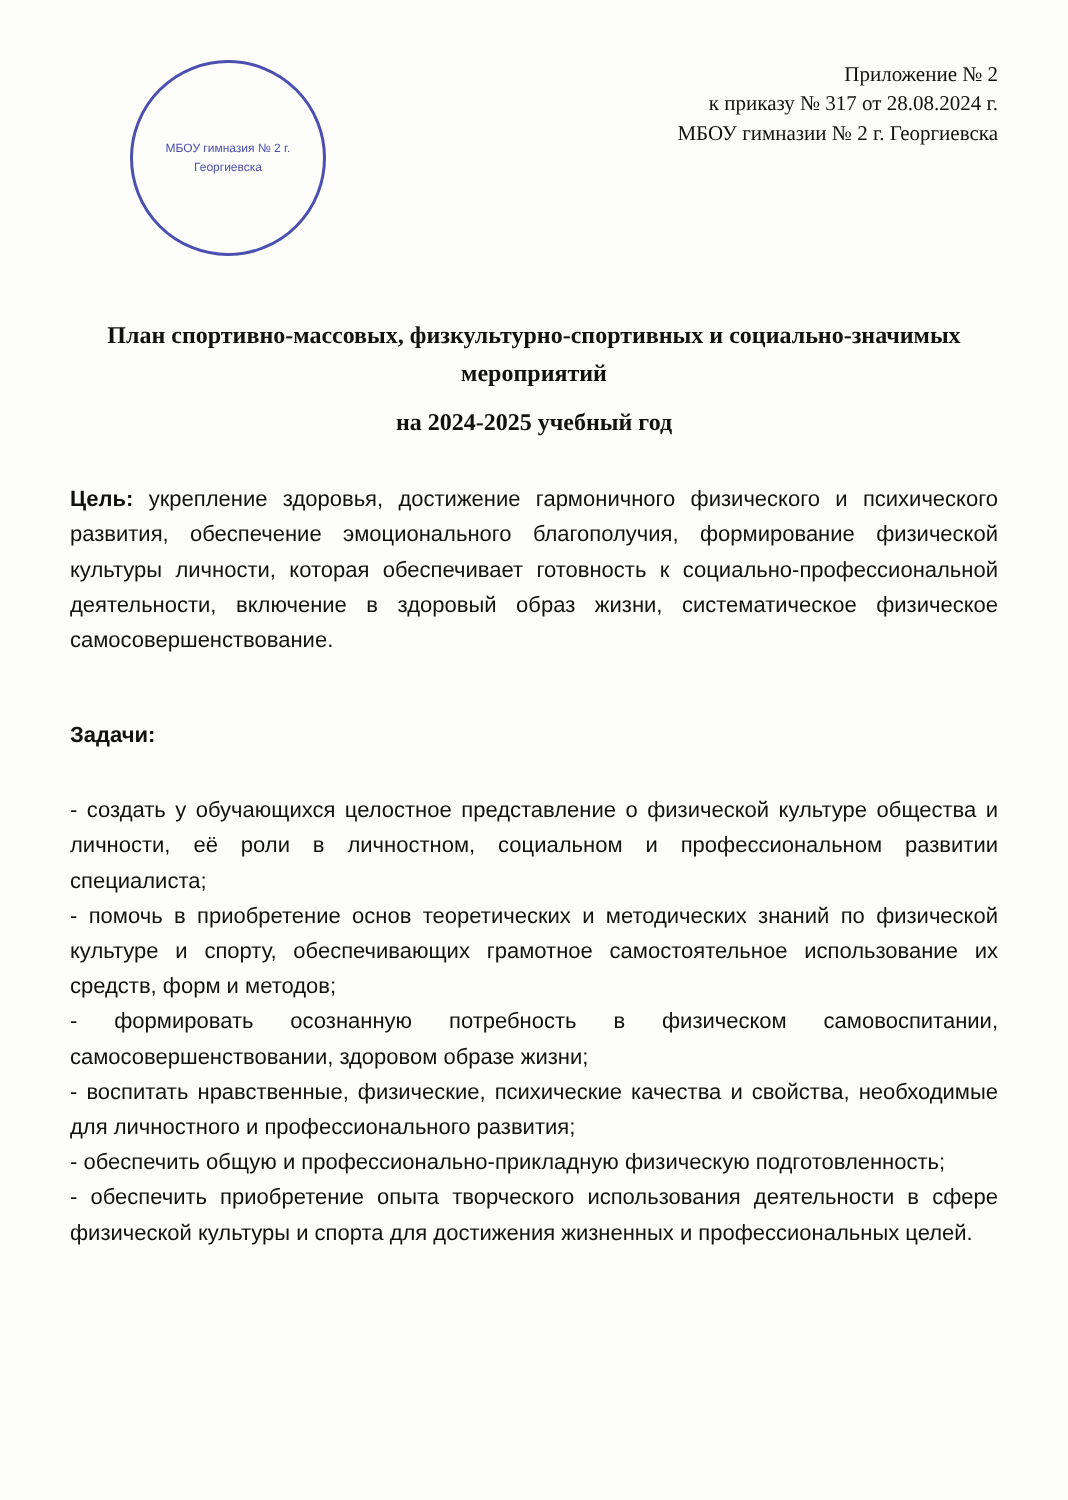МБОУ гимназия № 2 г. Георгиевска
Приложение № 2
к приказу № 317 от 28.08.2024 г.
МБОУ гимназии № 2 г. Георгиевска
План спортивно-массовых, физкультурно-спортивных и социально-значимых мероприятий
на 2024-2025 учебный год
Цель: укрепление здоровья, достижение гармоничного физического и психического развития, обеспечение эмоционального благополучия, формирование физической культуры личности, которая обеспечивает готовность к социально-профессиональной деятельности, включение в здоровый образ жизни, систематическое физическое самосовершенствование.
Задачи:
- создать у обучающихся целостное представление о физической культуре общества и личности, её роли в личностном, социальном и профессиональном развитии специалиста;
- помочь в приобретение основ теоретических и методических знаний по физической культуре и спорту, обеспечивающих грамотное самостоятельное использование их средств, форм и методов;
- формировать осознанную потребность в физическом самовоспитании, самосовершенствовании, здоровом образе жизни;
- воспитать нравственные, физические, психические качества и свойства, необходимые для личностного и профессионального развития;
- обеспечить общую и профессионально-прикладную физическую подготовленность;
- обеспечить приобретение опыта творческого использования деятельности в сфере физической культуры и спорта для достижения жизненных и профессиональных целей.